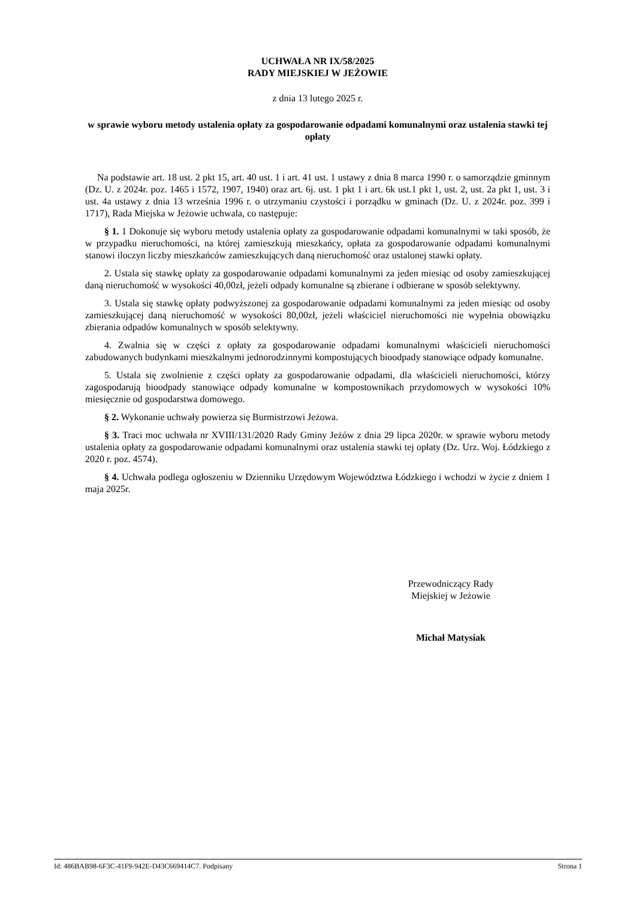UCHWAŁA NR IX/58/2025
RADY MIEJSKIEJ W JEŻOWIE
z dnia 13 lutego 2025 r.
w sprawie wyboru metody ustalenia opłaty za gospodarowanie odpadami komunalnymi oraz ustalenia stawki tej opłaty
Na podstawie art. 18 ust. 2 pkt 15, art. 40 ust. 1 i art. 41 ust. 1 ustawy z dnia 8 marca 1990 r. o samorządzie gminnym (Dz. U. z 2024r. poz. 1465 i 1572, 1907, 1940) oraz art. 6j. ust. 1 pkt 1 i art. 6k ust.1 pkt 1, ust. 2, ust. 2a pkt 1, ust. 3 i ust. 4a ustawy z dnia 13 września 1996 r. o utrzymaniu czystości i porządku w gminach (Dz. U. z 2024r. poz. 399 i 1717), Rada Miejska w Jeżowie uchwala, co następuje:
§ 1. 1 Dokonuje się wyboru metody ustalenia opłaty za gospodarowanie odpadami komunalnymi w taki sposób, że w przypadku nieruchomości, na której zamieszkują mieszkańcy, opłata za gospodarowanie odpadami komunalnymi stanowi iloczyn liczby mieszkańców zamieszkujących daną nieruchomość oraz ustalonej stawki opłaty.
2. Ustala się stawkę opłaty za gospodarowanie odpadami komunalnymi za jeden miesiąc od osoby zamieszkującej daną nieruchomość w wysokości 40,00zł, jeżeli odpady komunalne są zbierane i odbierane w sposób selektywny.
3. Ustala się stawkę opłaty podwyższonej za gospodarowanie odpadami komunalnymi za jeden miesiąc od osoby zamieszkującej daną nieruchomość w wysokości 80,00zł, jeżeli właściciel nieruchomości nie wypełnia obowiązku zbierania odpadów komunalnych w sposób selektywny.
4. Zwalnia się w części z opłaty za gospodarowanie odpadami komunalnymi właścicieli nieruchomości zabudowanych budynkami mieszkalnymi jednorodzinnymi kompostujących bioodpady stanowiące odpady komunalne.
5. Ustala się zwolnienie z części opłaty za gospodarowanie odpadami, dla właścicieli nieruchomości, którzy zagospodarują bioodpady stanowiące odpady komunalne w kompostownikach przydomowych w wysokości 10% miesięcznie od gospodarstwa domowego.
§ 2. Wykonanie uchwały powierza się Burmistrzowi Jeżowa.
§ 3. Traci moc uchwała nr XVIII/131/2020 Rady Gminy Jeżów z dnia 29 lipca 2020r. w sprawie wyboru metody ustalenia opłaty za gospodarowanie odpadami komunalnymi oraz ustalenia stawki tej opłaty (Dz. Urz. Woj. Łódzkiego z 2020 r. poz. 4574).
§ 4. Uchwała podlega ogłoszeniu w Dzienniku Urzędowym Województwa Łódzkiego i wchodzi w życie z dniem 1 maja 2025r.
Przewodniczący Rady
Miejskiej w Jeżowie
Michał Matysiak
Id: 486BAB98-6F3C-41F9-942E-D43C669414C7. Podpisany Strona 1